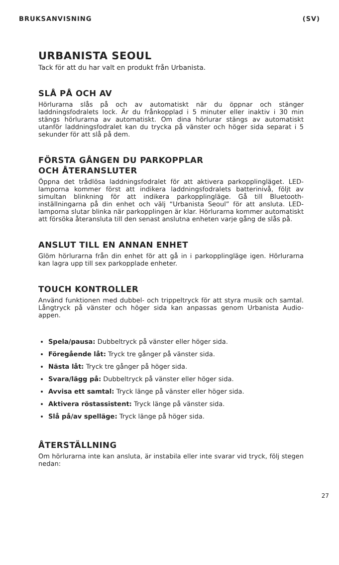BRUKSANVISNING (SV)
URBANISTA SEOUL
Tack för att du har valt en produkt från Urbanista.
SLÅ PÅ OCH AV
Hörlurarna slås på och av automatiskt när du öppnar och stänger laddningsfodralets lock. Är du frånkopplad i 5 minuter eller inaktiv i 30 min stängs hörlurarna av automatiskt. Om dina hörlurar stängs av automatiskt utanför laddningsfodralet kan du trycka på vänster och höger sida separat i 5 sekunder för att slå på dem.
FÖRSTA GÅNGEN DU PARKOPPLAR
OCH ÅTERANSLUTER
Öppna det trådlösa laddningsfodralet för att aktivera parkopplingläget. LED-lamporna kommer först att indikera laddningsfodralets batterinivå, följt av simultan blinkning för att indikera parkopplingläge. Gå till Bluetooth-inställningarna på din enhet och välj “Urbanista Seoul” för att ansluta. LED-lamporna slutar blinka när parkopplingen är klar. Hörlurarna kommer automatiskt att försöka återansluta till den senast anslutna enheten varje gång de slås på.
ANSLUT TILL EN ANNAN ENHET
Glöm hörlurarna från din enhet för att gå in i parkopplingläge igen. Hörlurarna kan lagra upp till sex parkopplade enheter.
TOUCH KONTROLLER
Använd funktionen med dubbel- och trippeltryck för att styra musik och samtal. Långtryck på vänster och höger sida kan anpassas genom Urbanista Audio-appen.
Spela/pausa: Dubbeltryck på vänster eller höger sida.
Föregående låt: Tryck tre gånger på vänster sida.
Nästa låt: Tryck tre gånger på höger sida.
Svara/lägg på: Dubbeltryck på vänster eller höger sida.
Avvisa ett samtal: Tryck länge på vänster eller höger sida.
Aktivera röstassistent: Tryck länge på vänster sida.
Slå på/av spelläge: Tryck länge på höger sida.
ÅTERSTÄLLNING
Om hörlurarna inte kan ansluta, är instabila eller inte svarar vid tryck, följ stegen nedan:
27